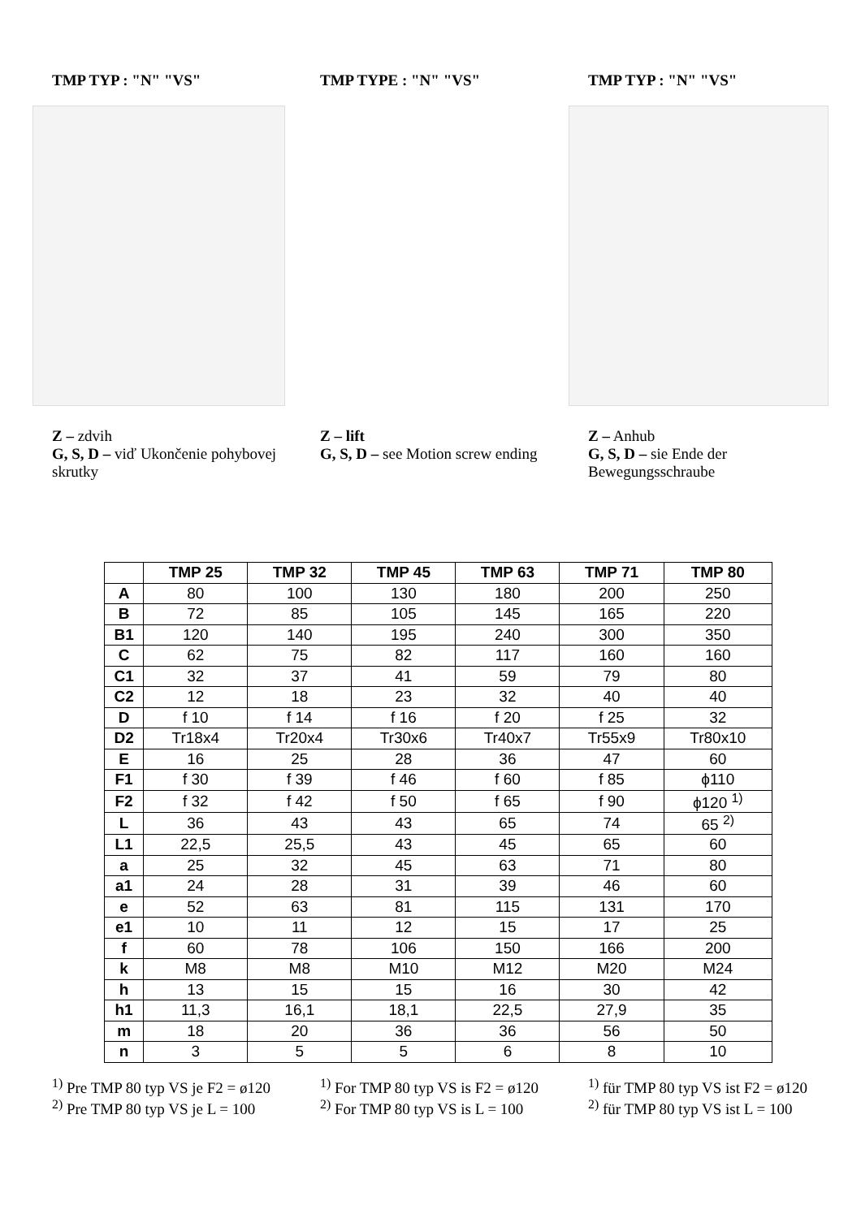TMP TYP : "N" "VS" TMP TYPE : "N" "VS" TMP TYP : "N" "VS"
Z – zdvih
G, S, D – viď Ukončenie pohybovej skrutky
Z – lift
G, S, D – see Motion screw ending
Z – Anhub
G, S, D – sie Ende der Bewegungsschraube
| | TMP 25 | TMP 32 | TMP 45 | TMP 63 | TMP 71 | TMP 80 |
| --- | --- | --- | --- | --- | --- | --- |
| A | 80 | 100 | 130 | 180 | 200 | 250 |
| B | 72 | 85 | 105 | 145 | 165 | 220 |
| B1 | 120 | 140 | 195 | 240 | 300 | 350 |
| C | 62 | 75 | 82 | 117 | 160 | 160 |
| C1 | 32 | 37 | 41 | 59 | 79 | 80 |
| C2 | 12 | 18 | 23 | 32 | 40 | 40 |
| D | f 10 | f 14 | f 16 | f 20 | f 25 | 32 |
| D2 | Tr18x4 | Tr20x4 | Tr30x6 | Tr40x7 | Tr55x9 | Tr80x10 |
| E | 16 | 25 | 28 | 36 | 47 | 60 |
| F1 | f 30 | f 39 | f 46 | f 60 | f 85 | ϕ110 |
| F2 | f 32 | f 42 | f 50 | f 65 | f 90 | ϕ120 <sup>1)</sup> |
| L | 36 | 43 | 43 | 65 | 74 | 65 <sup>2)</sup> |
| L1 | 22,5 | 25,5 | 43 | 45 | 65 | 60 |
| a | 25 | 32 | 45 | 63 | 71 | 80 |
| a1 | 24 | 28 | 31 | 39 | 46 | 60 |
| e | 52 | 63 | 81 | 115 | 131 | 170 |
| e1 | 10 | 11 | 12 | 15 | 17 | 25 |
| f | 60 | 78 | 106 | 150 | 166 | 200 |
| k | M8 | M8 | M10 | M12 | M20 | M24 |
| h | 13 | 15 | 15 | 16 | 30 | 42 |
| h1 | 11,3 | 16,1 | 18,1 | 22,5 | 27,9 | 35 |
| m | 18 | 20 | 36 | 36 | 56 | 50 |
| n | 3 | 5 | 5 | 6 | 8 | 10 |
<sup>1)</sup> Pre TMP 80 typ VS je F2 = ø120
<sup>2)</sup> Pre TMP 80 typ VS je L = 100
<sup>1)</sup> For TMP 80 typ VS is F2 = ø120
<sup>2)</sup> For TMP 80 typ VS is L = 100
<sup>1)</sup> für TMP 80 typ VS ist F2 = ø120
<sup>2)</sup> für TMP 80 typ VS ist L = 100